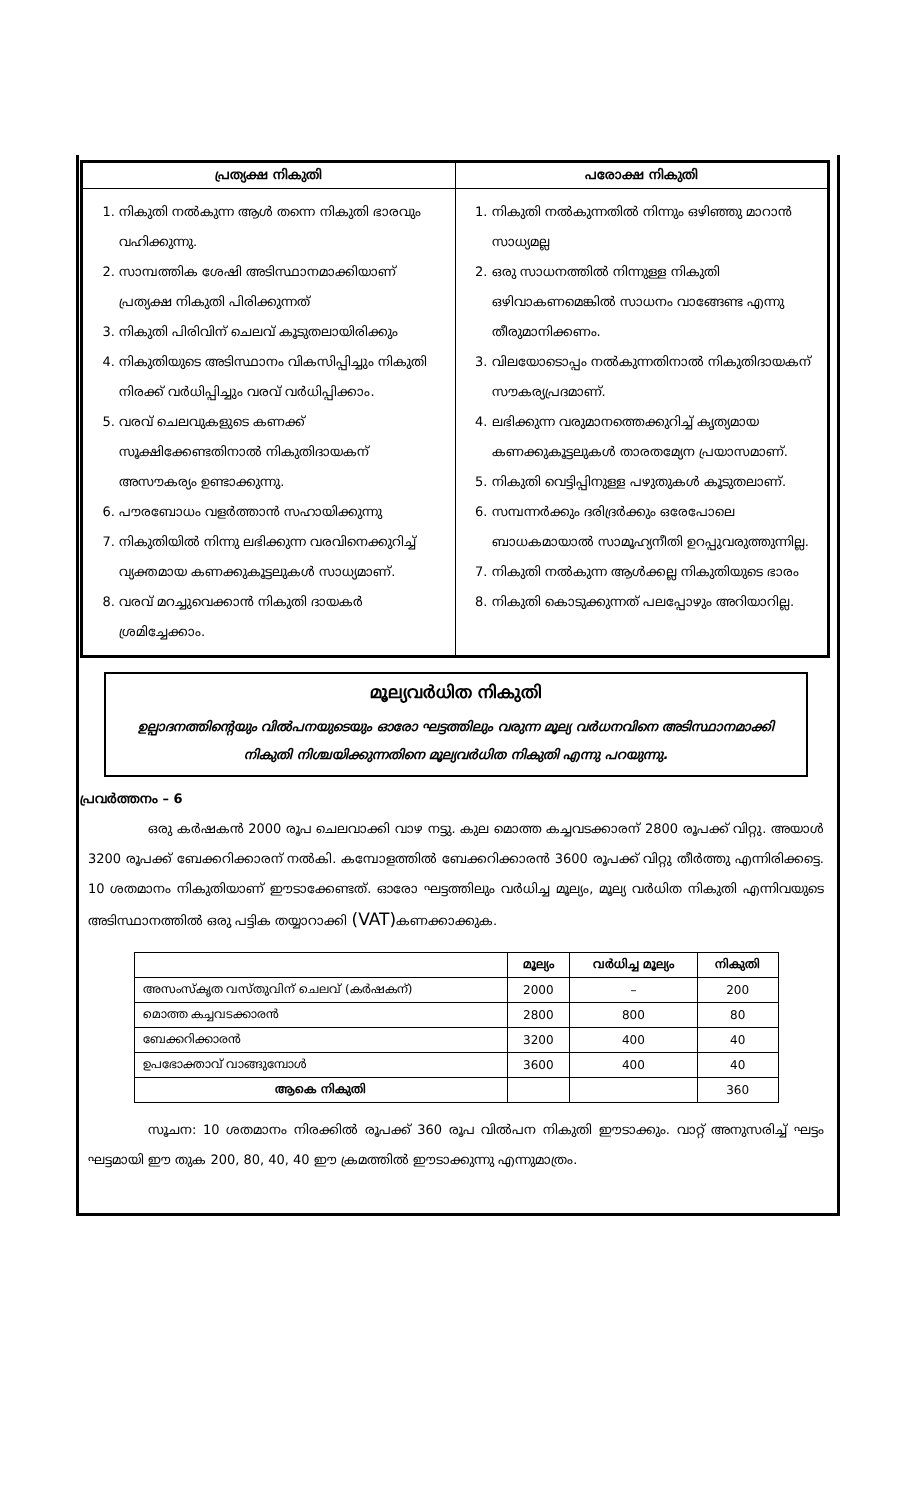| പ്രത്യക്ഷ നികുതി | പരോക്ഷ നികുതി |
| --- | --- |
| 1. നികുതി നൽകുന്ന ആൾ തന്നെ നികുതി ഭാരവും വഹിക്കുന്നു. 2. സാമ്പത്തിക ശേഷി അടിസ്ഥാനമാക്കിയാണ് പ്രത്യക്ഷ നികുതി പിരിക്കുന്നത് 3. നികുതി പിരിവിന് ചെലവ് കൂടുതലായിരിക്കും 4. നികുതിയുടെ അടിസ്ഥാനം വികസിപ്പിച്ചും നികുതി നിരക്ക് വർധിപ്പിച്ചും വരവ് വർധിപ്പിക്കാം. 5. വരവ് ചെലവുകളുടെ കണക്ക് സൂക്ഷിക്കേണ്ടതിനാൽ നികുതിദായകന് അസൗകര്യം ഉണ്ടാക്കുന്നു. 6. പൗരബോധം വളർത്താൻ സഹായിക്കുന്നു 7. നികുതിയിൽ നിന്നു ലഭിക്കുന്ന വരവിനെക്കുറിച്ച് വ്യക്തമായ കണക്കുകൂട്ടലുകൾ സാധ്യമാണ്. 8. വരവ് മറച്ചുവെക്കാൻ നികുതി ദായകർ ശ്രമിച്ചേക്കാം. | 1. നികുതി നൽകുന്നതിൽ നിന്നും ഒഴിഞ്ഞു മാറാൻ സാധ്യമല്ല 2. ഒരു സാധനത്തിൽ നിന്നുള്ള നികുതി ഒഴിവാകണമെങ്കിൽ സാധനം വാങ്ങേണ്ട എന്നു തീരുമാനിക്കണം. 3. വിലയോടൊപ്പം നൽകുന്നതിനാൽ നികുതിദായകന് സൗകര്യപ്രദമാണ്. 4. ലഭിക്കുന്ന വരുമാനത്തെക്കുറിച്ച് കൃത്യമായ കണക്കുകൂട്ടലുകൾ താരതമ്യേന പ്രയാസമാണ്. 5. നികുതി വെട്ടിപ്പിനുള്ള പഴുതുകൾ കൂടുതലാണ്. 6. സമ്പന്നർക്കും ദരിദ്രർക്കും ഒരേപോലെ ബാധകമായാൽ സാമൂഹ്യനീതി ഉറപ്പുവരുത്തുന്നില്ല. 7. നികുതി നൽകുന്ന ആൾക്കല്ല നികുതിയുടെ ഭാരം 8. നികുതി കൊടുക്കുന്നത് പലപ്പോഴും അറിയാറില്ല. |
മൂല്യവർധിത നികുതി
ഉല്പാദനത്തിന്റെയും വിൽപനയുടെയും ഓരോ ഘട്ടത്തിലും വരുന്ന മൂല്യ വർധനവിനെ അടിസ്ഥാനമാക്കി നികുതി നിശ്ചയിക്കുന്നതിനെ മൂല്യവർധിത നികുതി എന്നു പറയുന്നു.
പ്രവർത്തനം – 6
ഒരു കർഷകൻ 2000 രൂപ ചെലവാക്കി വാഴ നട്ടു. കുല മൊത്ത കച്ചവടക്കാരന് 2800 രൂപക്ക് വിറ്റു. അയാൾ 3200 രൂപക്ക് ബേക്കറിക്കാരന് നൽകി. കമ്പോളത്തിൽ ബേക്കറിക്കാരൻ 3600 രൂപക്ക് വിറ്റു തീർത്തു എന്നിരിക്കട്ടെ. 10 ശതമാനം നികുതിയാണ് ഈടാക്കേണ്ടത്. ഓരോ ഘട്ടത്തിലും വർധിച്ച മൂല്യം, മൂല്യ വർധിത നികുതി എന്നിവയുടെ അടിസ്ഥാനത്തിൽ ഒരു പട്ടിക തയ്യാറാക്കി (VAT) കണക്കാക്കുക.
| | മൂല്യം | വർധിച്ച മൂല്യം | നികുതി |
| --- | --- | --- | --- |
| അസംസ്കൃത വസ്തുവിന് ചെലവ് (കർഷകന്) | 2000 | – | 200 |
| മൊത്ത കച്ചവടക്കാരൻ | 2800 | 800 | 80 |
| ബേക്കറിക്കാരൻ | 3200 | 400 | 40 |
| ഉപഭോക്താവ് വാങ്ങുമ്പോൾ | 3600 | 400 | 40 |
| ആകെ നികുതി | | | 360 |
സൂചന: 10 ശതമാനം നിരക്കിൽ രൂപക്ക് 360 രൂപ വിൽപന നികുതി ഈടാക്കും. വാറ്റ് അനുസരിച്ച് ഘട്ടം ഘട്ടമായി ഈ തുക 200, 80, 40, 40 ഈ ക്രമത്തിൽ ഈടാക്കുന്നു എന്നുമാത്രം.